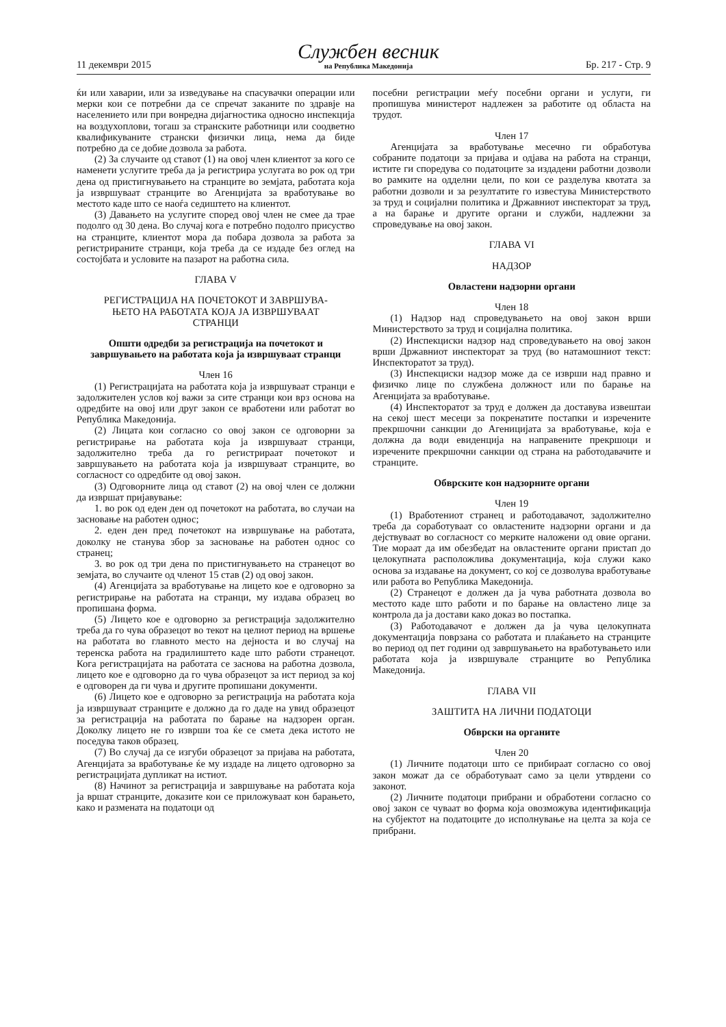11 декември 2015
Службен весник
на Република Македонија
Бр. 217 - Стр. 9
ќи или хаварии, или за изведување на спасувачки операции или мерки кои се потребни да се спречат заканите по здравје на населението или при вонредна дијагностика односно инспекција на воздухоплови, тогаш за странските работници или соодветно квалификуваните странски физички лица, нема да биде потребно да се добие дозвола за работа.
(2) За случаите од ставот (1) на овој член клиентот за кого се наменети услугите треба да ја регистрира услугата во рок од три дена од пристигнувањето на странците во земјата, работата која ја извршуваат странците во Агенцијата за вработување во местото каде што се наоѓа седиштето на клиентот.
(3) Давањето на услугите според овој член не смее да трае подолго од 30 дена. Во случај кога е потребно подолго присуство на странците, клиентот мора да побара дозвола за работа за регистрираните странци, која треба да се издаде без оглед на состојбата и условите на пазарот на работна сила.
ГЛАВА V
РЕГИСТРАЦИЈА НА ПОЧЕТОКОТ И ЗАВРШУВА-
ЊЕТО НА РАБОТАТА КОЈА ЈА ИЗВРШУВААТ
СТРАНЦИ
Општи одредби за регистрација на почетокот и завршувањето на работата која ја извршуваат странци
Член 16
(1) Регистрацијата на работата која ја извршуваат странци е задолжителен услов кој важи за сите странци кои врз основа на одредбите на овој или друг закон се вработени или работат во Република Македонија.
(2) Лицата кои согласно со овој закон се одговорни за регистрирање на работата која ја извршуваат странци, задолжително треба да го регистрираат почетокот и завршувањето на работата која ја извршуваат странците, во согласност со одредбите од овој закон.
(3) Одговорните лица од ставот (2) на овој член се должни да извршат пријавување:
1. во рок од еден ден од почетокот на работата, во случаи на засновање на работен однос;
2. еден ден пред почетокот на извршување на работата, доколку не станува збор за засновање на работен однос со странец;
3. во рок од три дена по пристигнувањето на странецот во земјата, во случаите од членот 15 став (2) од овој закон.
(4) Агенцијата за вработување на лицето кое е одговорно за регистрирање на работата на странци, му издава образец во пропишана форма.
(5) Лицето кое е одговорно за регистрација задолжително треба да го чува образецот во текот на целиот период на вршење на работата во главното место на дејноста и во случај на теренска работа на градилиштето каде што работи странецот. Кога регистрацијата на работата се заснова на работна дозвола, лицето кое е одговорно да го чува образецот за ист период за кој е одговорен да ги чува и другите пропишани документи.
(6) Лицето кое е одговорно за регистрација на работата која ја извршуваат странците е должно да го даде на увид образецот за регистрација на работата по барање на надзорен орган. Доколку лицето не го изврши тоа ќе се смета дека истото не поседува таков образец.
(7) Во случај да се изгуби образецот за пријава на работата, Агенцијата за вработување ќе му издаде на лицето одговорно за регистрацијата дупликат на истиот.
(8) Начинот за регистрација и завршување на работата која ја вршат странците, доказите кои се приложуваат кон барањето, како и размената на податоци од
посебни регистрации меѓу посебни органи и услуги, ги пропишува министерот надлежен за работите од областа на трудот.
Член 17
Агенцијата за вработување месечно ги обработува собраните податоци за пријава и одјава на работа на странци, истите ги споредува со податоците за издадени работни дозволи во рамките на одделни цели, по кои се разделува квотата за работни дозволи и за резултатите го известува Министерството за труд и социјални политика и Државниот инспекторат за труд, а на барање и другите органи и служби, надлежни за спроведување на овој закон.
ГЛАВА VI
НАДЗОР
Овластени надзорни органи
Член 18
(1) Надзор над спроведувањето на овој закон врши Министерството за труд и социјална политика.
(2) Инспекциски надзор над спроведувањето на овој закон врши Државниот инспекторат за труд (во натамошниот текст: Инспекторатот за труд).
(3) Инспекциски надзор може да се изврши над правно и физичко лице по службена должност или по барање на Агенцијата за вработување.
(4) Инспекторатот за труд е должен да доставува извештаи на секој шест месеци за покренатите постапки и изречените прекршочни санкции до Агеницијата за вработување, која е должна да води евиденција на направените прекршоци и изречените прекршочни санкции од страна на работодавачите и странците.
Обврските кон надзорните органи
Член 19
(1) Вработениот странец и работодавачот, задолжително треба да соработуваат со овластените надзорни органи и да дејствуваат во согласност со мерките наложени од овие органи. Тие мораат да им обезбедат на овластените органи пристап до целокупната расположлива документација, која служи како основа за издавање на документ, со кој се дозволува вработување или работа во Република Македонија.
(2) Странецот е должен да ја чува работната дозвола во местото каде што работи и по барање на овластено лице за контрола да ја достави како доказ во постапка.
(3) Работодавачот е должен да ја чува целокупната документација поврзана со работата и плаќањето на странците во период од пет години од завршувањето на вработувањето или работата која ја извршувале странците во Република Македонија.
ГЛАВА VII
ЗАШТИТА НА ЛИЧНИ ПОДАТОЦИ
Обврски на органите
Член 20
(1) Личните податоци што се прибираат согласно со овој закон можат да се обработуваат само за цели утврдени со законот.
(2) Личните податоци прибрани и обработени согласно со овој закон се чуваат во форма која овозможува идентификација на субјектот на податоците до исполнување на целта за која се прибрани.